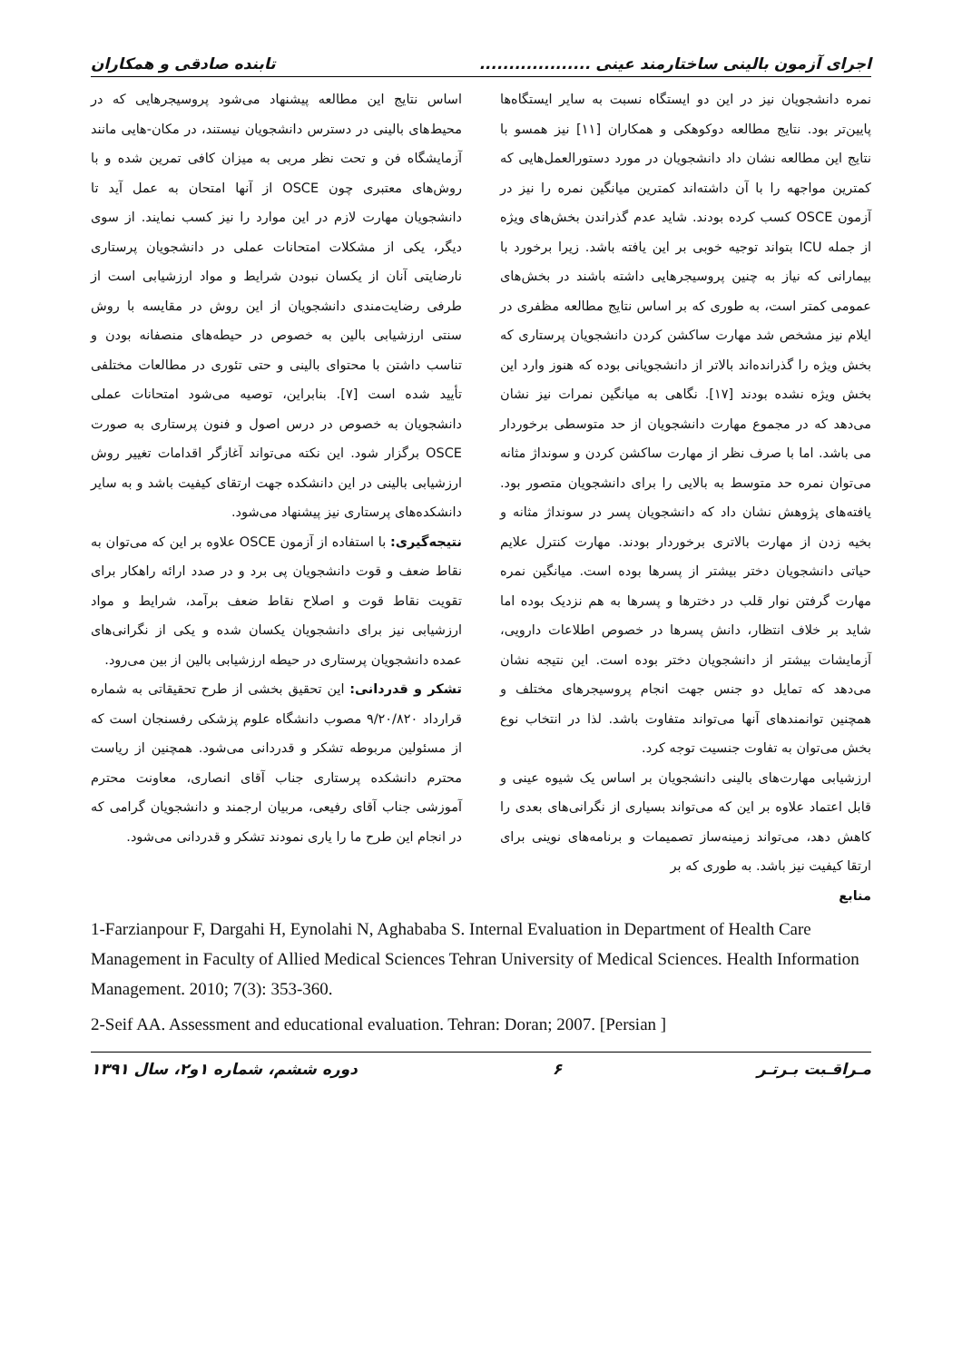اجرای آزمون بالینی ساختارمند عینی ................... تابنده صادقی و همکاران
نمره دانشجویان نیز در این دو ایستگاه نسبت به سایر ایستگاه‌ها پایین‌تر بود. نتایج مطالعه دوکوهکی و همکاران [۱۱] نیز همسو با نتایج این مطالعه نشان داد دانشجویان در مورد دستورالعمل‌هایی که کمترین مواجهه را با آن داشته‌اند کمترین میانگین نمره را نیز در آزمون OSCE کسب کرده بودند. شاید عدم گذراندن بخش‌های ویژه از جمله ICU بتواند توجیه خوبی بر این یافته باشد. زیرا برخورد با بیمارانی که نیاز به چنین پروسیجرهایی داشته باشند در بخش‌های عمومی کمتر است، به طوری که بر اساس نتایج مطالعه مظفری در ایلام نیز مشخص شد مهارت ساکشن کردن دانشجویان پرستاری که بخش ویژه را گذرانده‌اند بالاتر از دانشجویانی بوده که هنوز وارد این بخش ویژه نشده بودند [۱۷]. نگاهی به میانگین نمرات نیز نشان می‌دهد که در مجموع مهارت دانشجویان از حد متوسطی برخوردار می باشد. اما با صرف نظر از مهارت ساکشن کردن و سونداژ مثانه می‌توان نمره حد متوسط به بالایی را برای دانشجویان متصور بود. یافته‌های پژوهش نشان داد که دانشجویان پسر در سونداژ مثانه و بخیه زدن از مهارت بالاتری برخوردار بودند. مهارت کنترل علایم حیاتی دانشجویان دختر بیشتر از پسرها بوده است. میانگین نمره مهارت گرفتن نوار قلب در دخترها و پسرها به هم نزدیک بوده اما شاید بر خلاف انتظار، دانش پسرها در خصوص اطلاعات دارویی، آزمایشات بیشتر از دانشجویان دختر بوده است. این نتیجه نشان می‌دهد که تمایل دو جنس جهت انجام پروسیجرهای مختلف و همچنین توانمندهای آنها می‌تواند متفاوت باشد. لذا در انتخاب نوع بخش می‌توان به تفاوت جنسیت توجه کرد.
ارزشیابی مهارت‌های بالینی دانشجویان بر اساس یک شیوه عینی و قابل اعتماد علاوه بر این که می‌تواند بسیاری از نگرانی‌های بعدی را کاهش دهد، می‌تواند زمینه‌ساز تصمیمات و برنامه‌های نوینی برای ارتقا کیفیت نیز باشد. به طوری که بر
منابع
اساس نتایج این مطالعه پیشنهاد می‌شود پروسیجرهایی که در محیط‌های بالینی در دسترس دانشجویان نیستند، در مکان-هایی مانند آزمایشگاه فن و تحت نظر مربی به میزان کافی تمرین شده و با روش‌های معتبری چون OSCE از آنها امتحان به عمل آید تا دانشجویان مهارت لازم در این موارد را نیز کسب نمایند. از سوی دیگر، یکی از مشکلات امتحانات عملی در دانشجویان پرستاری نارضایتی آنان از یکسان نبودن شرایط و مواد ارزشیابی است از طرفی رضایت‌مندی دانشجویان از این روش در مقایسه با روش سنتی ارزشیابی بالین به خصوص در حیطه‌های منصفانه بودن و تناسب داشتن با محتوای بالینی و حتی تئوری در مطالعات مختلفی تأیید شده است [۷]. بنابراین، توصیه می‌شود امتحانات عملی دانشجویان به خصوص در درس اصول و فنون پرستاری به صورت OSCE برگزار شود. این نکته می‌تواند آغازگر اقدامات تغییر روش ارزشیابی بالینی در این دانشکده جهت ارتقای کیفیت باشد و به سایر دانشکده‌های پرستاری نیز پیشنهاد می‌شود.
نتیجه‌گیری: با استفاده از آزمون OSCE علاوه بر این که می‌توان به نقاط ضعف و قوت دانشجویان پی برد و در صدد ارائه راهکار برای تقویت نقاط قوت و اصلاح نقاط ضعف برآمد، شرایط و مواد ارزشیابی نیز برای دانشجویان یکسان شده و یکی از نگرانی‌های عمده دانشجویان پرستاری در حیطه ارزشیابی بالین از بین می‌رود.
تشکر و قدردانی: این تحقیق بخشی از طرح تحقیقاتی به شماره قرارداد ۹/۲۰/۸۲۰ مصوب دانشگاه علوم پزشکی رفسنجان است که از مسئولین مربوطه تشکر و قدردانی می‌شود. همچنین از ریاست محترم دانشکده پرستاری جناب آقای انصاری، معاونت محترم آموزشی جناب آقای رفیعی، مربیان ارجمند و دانشجویان گرامی که در انجام این طرح ما را یاری نمودند تشکر و قدردانی می‌شود.
1-Farzianpour F, Dargahi H, Eynolahi N, Aghababa S. Internal Evaluation in Department of Health Care Management in Faculty of Allied Medical Sciences Tehran University of Medical Sciences. Health Information Management. 2010; 7(3): 353-360.
2-Seif AA. Assessment and educational evaluation. Tehran: Doran; 2007. [Persian ]
مـراقـبت بـرتـر ۶ دوره ششم، شماره ۱و۲، سال ۱۳۹۱